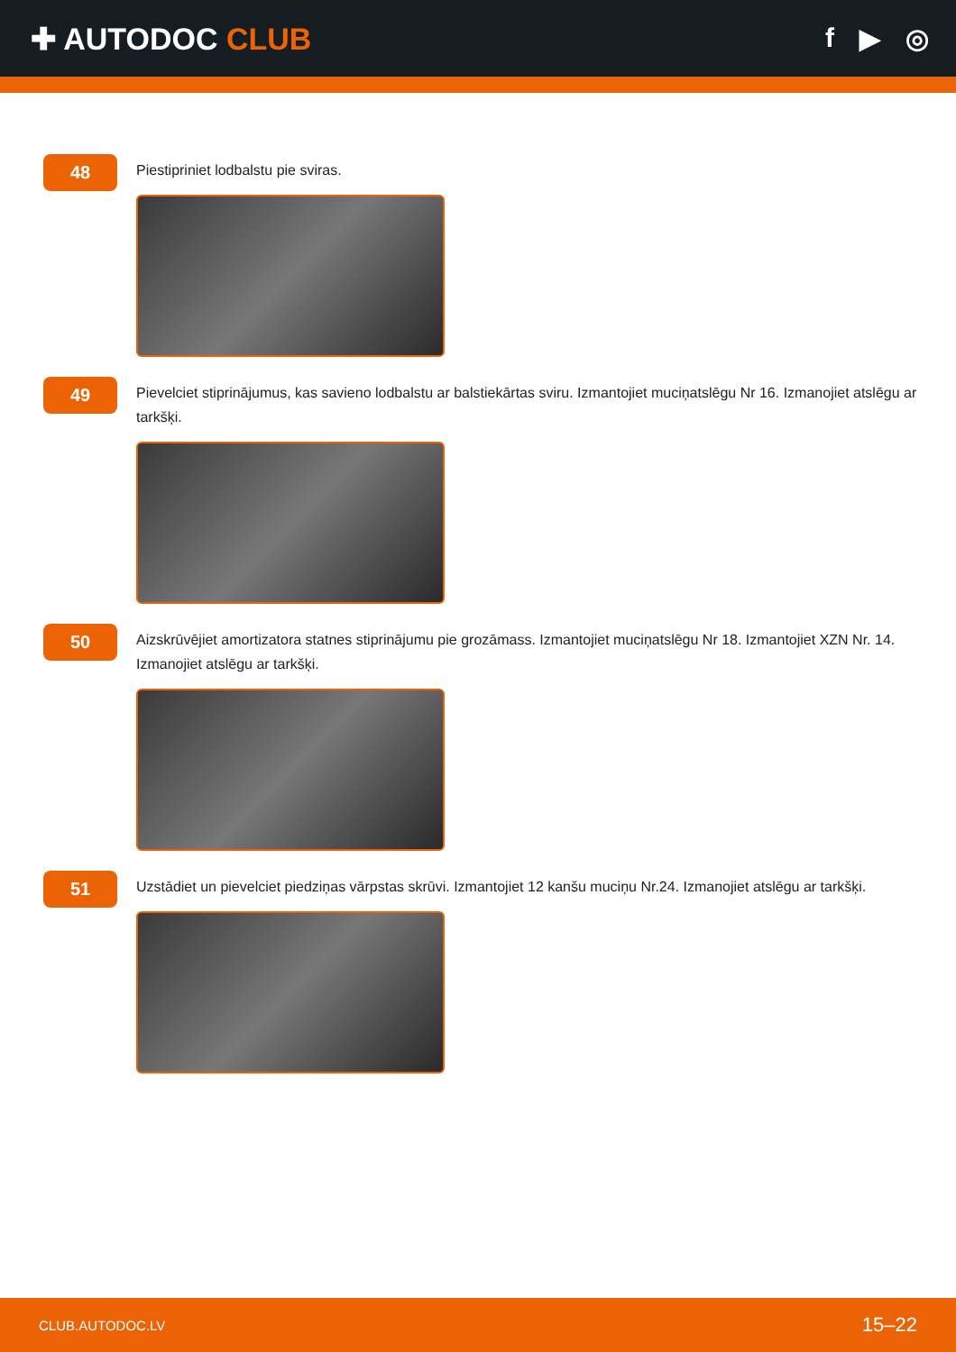✚ AUTODOC CLUB f ▶ ◎
48
Piestipriniet lodbalstu pie sviras.
49
Pievelciet stiprinājumus, kas savieno lodbalstu ar balstiekārtas sviru. Izmantojiet muciņatslēgu Nr 16. Izmanojiet atslēgu ar tarkšķi.
50
Aizskrūvējiet amortizatora statnes stiprinājumu pie grozāmass. Izmantojiet muciņatslēgu Nr 18. Izmantojiet XZN Nr. 14. Izmanojiet atslēgu ar tarkšķi.
51
Uzstādiet un pievelciet piedziņas vārpstas skrūvi. Izmantojiet 12 kanšu muciņu Nr.24. Izmanojiet atslēgu ar tarkšķi.
CLUB.AUTODOC.LV 15–22